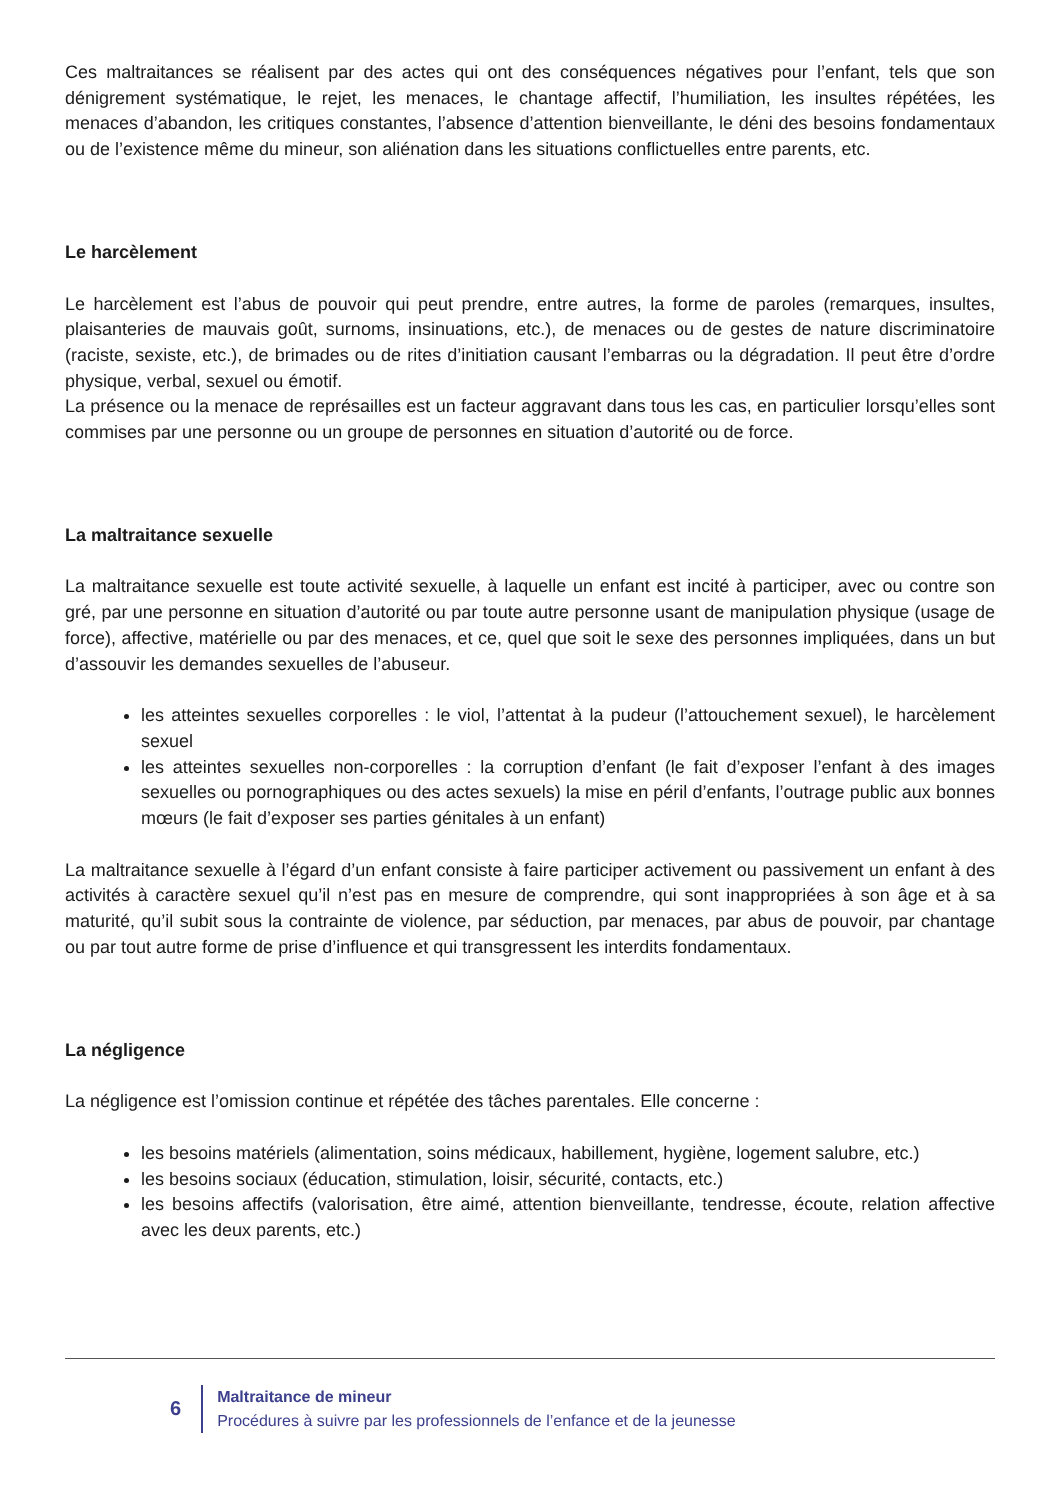Ces maltraitances se réalisent par des actes qui ont des conséquences négatives pour l’enfant, tels que son dénigrement systématique, le rejet, les menaces, le chantage affectif, l’humiliation, les insultes répétées, les menaces d’abandon, les critiques constantes, l’absence d’attention bienveillante, le déni des besoins fondamentaux ou de l’existence même du mineur, son aliénation dans les situations conflictuelles entre parents, etc.
Le harcèlement
Le harcèlement est l’abus de pouvoir qui peut prendre, entre autres, la forme de paroles (remarques, insultes, plaisanteries de mauvais goût, surnoms, insinuations, etc.), de menaces ou de gestes de nature discriminatoire (raciste, sexiste, etc.), de brimades ou de rites d’initiation causant l’embarras ou la dégradation. Il peut être d’ordre physique, verbal, sexuel ou émotif.
La présence ou la menace de représailles est un facteur aggravant dans tous les cas, en particulier lorsqu’elles sont commises par une personne ou un groupe de personnes en situation d’autorité ou de force.
La maltraitance sexuelle
La maltraitance sexuelle est toute activité sexuelle, à laquelle un enfant est incité à participer, avec ou contre son gré, par une personne en situation d’autorité ou par toute autre personne usant de manipulation physique (usage de force), affective, matérielle ou par des menaces, et ce, quel que soit le sexe des personnes impliquées, dans un but d’assouvir les demandes sexuelles de l’abuseur.
les atteintes sexuelles corporelles : le viol, l’attentat à la pudeur (l’attouchement sexuel), le harcèlement sexuel
les atteintes sexuelles non-corporelles : la corruption d’enfant (le fait d’exposer l’enfant à des images sexuelles ou pornographiques ou des actes sexuels) la mise en péril d’enfants, l’outrage public aux bonnes mœurs (le fait d’exposer ses parties génitales à un enfant)
La maltraitance sexuelle à l’égard d’un enfant consiste à faire participer activement ou passivement un enfant à des activités à caractère sexuel qu’il n’est pas en mesure de comprendre, qui sont inappropriées à son âge et à sa maturité, qu’il subit sous la contrainte de violence, par séduction, par menaces, par abus de pouvoir, par chantage ou par tout autre forme de prise d’influence et qui transgressent les interdits fondamentaux.
La négligence
La négligence est l’omission continue et répétée des tâches parentales. Elle concerne :
les besoins matériels (alimentation, soins médicaux, habillement, hygiène, logement salubre, etc.)
les besoins sociaux (éducation, stimulation, loisir, sécurité, contacts, etc.)
les besoins affectifs (valorisation, être aimé, attention bienveillante, tendresse, écoute, relation affective avec les deux parents, etc.)
6
Maltraitance de mineur
Procédures à suivre par les professionnels de l’enfance et de la jeunesse